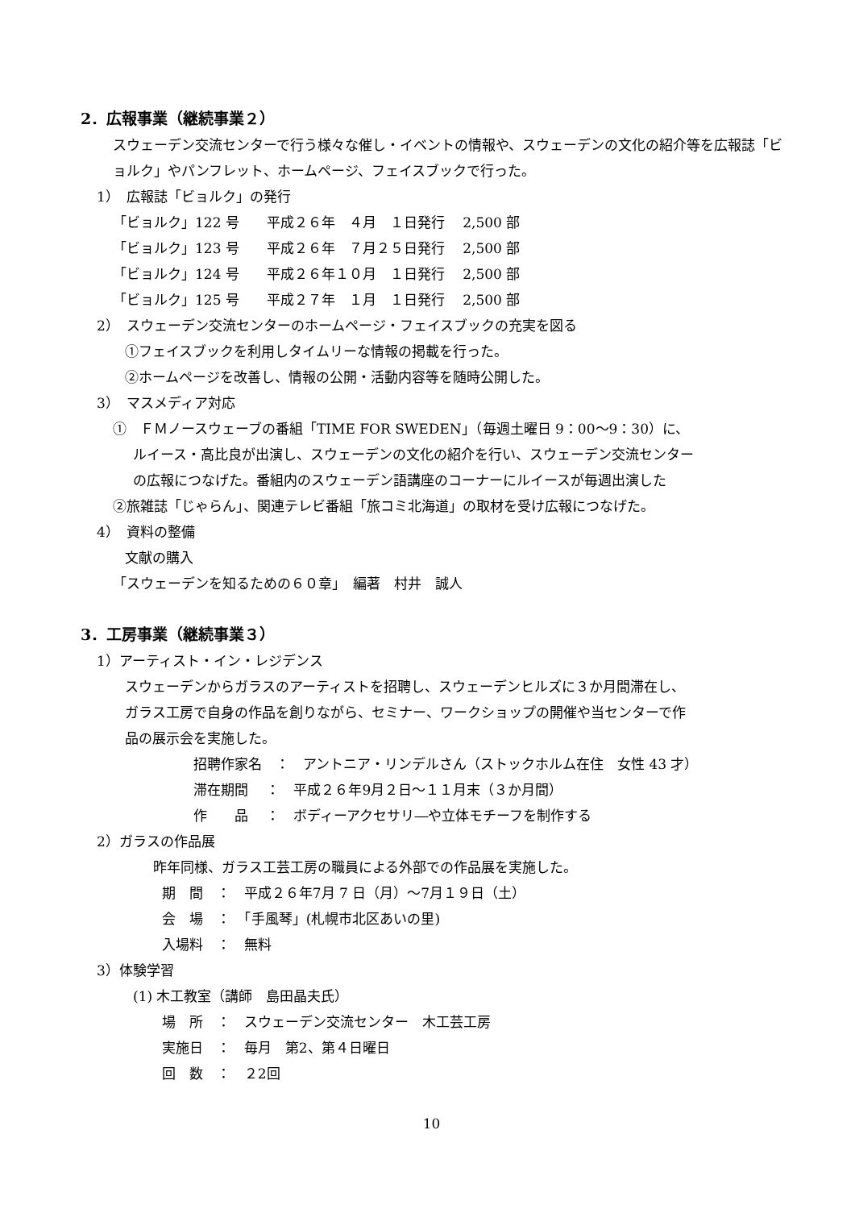2．広報事業（継続事業２）
スウェーデン交流センターで行う様々な催し・イベントの情報や、スウェーデンの文化の紹介等を広報誌「ビョルク」やパンフレット、ホームページ、フェイスブックで行った。
1）　広報誌「ビョルク」の発行
「ビョルク」122 号　　平成２６年　４月　１日発行　 2,500 部
「ビョルク」123 号　　平成２６年　７月２５日発行　 2,500 部
「ビョルク」124 号　　平成２６年１０月　１日発行　 2,500 部
「ビョルク」125 号　　平成２７年　１月　１日発行　 2,500 部
2）　スウェーデン交流センターのホームページ・フェイスブックの充実を図る
①フェイスブックを利用しタイムリーな情報の掲載を行った。
②ホームページを改善し、情報の公開・活動内容等を随時公開した。
3）　マスメディア対応
①　ＦＭノースウェーブの番組「TIME FOR SWEDEN」（毎週土曜日 9：00〜9：30）に、
ルイース・高比良が出演し、スウェーデンの文化の紹介を行い、スウェーデン交流センター
の広報につなげた。番組内のスウェーデン語講座のコーナーにルイースが毎週出演した
②旅雑誌「じゃらん」、関連テレビ番組「旅コミ北海道」の取材を受け広報につなげた。
4）　資料の整備
文献の購入
「スウェーデンを知るための６０章」　編著　村井　誠人
3．工房事業（継続事業３）
1）アーティスト・イン・レジデンス
スウェーデンからガラスのアーティストを招聘し、スウェーデンヒルズに３か月間滞在し、
ガラス工房で自身の作品を創りながら、セミナー、ワークショップの開催や当センターで作
品の展示会を実施した。
招聘作家名　：　アントニア・リンデルさん（ストックホルム在住　女性 43 才）
滞在期間　 ：　平成２６年9月２日〜１１月末（３か月間）
作　　品　 ：　ボディーアクセサリ―や立体モチーフを制作する
2）ガラスの作品展
昨年同様、ガラス工芸工房の職員による外部での作品展を実施した。
期　間　：　平成２６年7月 7 日（月）〜7月１９日（土）
会　場　：　「手風琴」(札幌市北区あいの里)
入場料　：　無料
3）体験学習
(1) 木工教室（講師　島田晶夫氏）
場　所　：　スウェーデン交流センター　木工芸工房
実施日　：　毎月　第2、第４日曜日
回　数　：　２2回
10